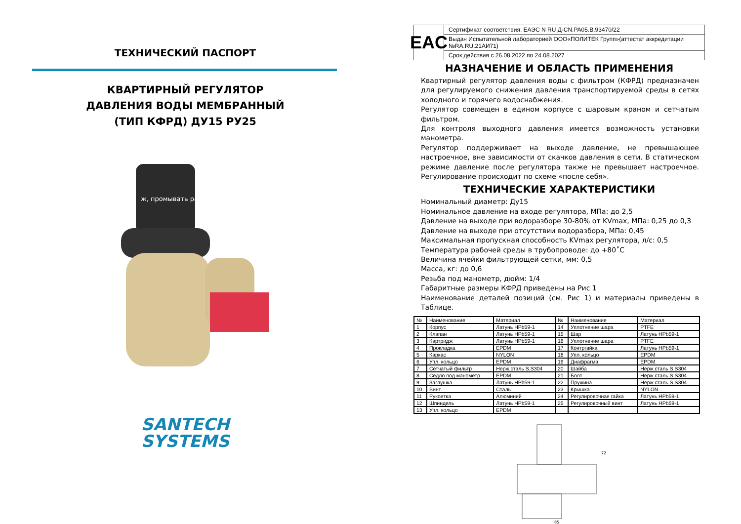ТЕХНИЧЕСКИЙ ПАСПОРТ
КВАРТИРНЫЙ РЕГУЛЯТОР
ДАВЛЕНИЯ ВОДЫ МЕМБРАННЫЙ
(ТИП КФРД) ДУ15 РУ25
ж, промывать раз
SANTECH
SYSTEMS
EAC
Сертификат соответствия: ЕАЭС N RU Д-CN.PA05.B.93470/22
Выдан Испытательной лабораторией ООО«ПОЛИТЕК Групп»(аттестат аккредитации №RA.RU.21АИ71)
Срок действия с 26.08.2022 по 24.08.2027
НАЗНАЧЕНИЕ И ОБЛАСТЬ ПРИМЕНЕНИЯ
Квартирный регулятор давления воды с фильтром (КФРД) предназначен для регулируемого снижения давления транспортируемой среды в сетях холодного и горячего водоснабжения.
Регулятор совмещен в едином корпусе с шаровым краном и сетчатым фильтром.
Для контроля выходного давления имеется возможность установки манометра.
Регулятор поддерживает на выходе давление, не превышающее настроечное, вне зависимости от скачков давления в сети. В статическом режиме давление после регулятора также не превышает настроечное. Регулирование происходит по схеме «после себя».
ТЕХНИЧЕСКИЕ ХАРАКТЕРИСТИКИ
Номинальный диаметр: Ду15
Номинальное давление на входе регулятора, МПа: до 2,5
Давление на выходе при водоразборе 30-80% от KVmax, МПа: 0,25 до 0,3
Давление на выходе при отсутствии водоразбора, МПа: 0,45
Максимальная пропускная способность KVmax регулятора, л/с: 0,5
Температура рабочей среды в трубопроводе: до +80˚С
Величина ячейки фильтрующей сетки, мм: 0,5
Масса, кг: до 0,6
Резьба под манометр, дюйм: 1/4
Габаритные размеры КФРД приведены на Рис 1
Наименование деталей позиций (см. Рис 1) и материалы приведены в Таблице.
| № | Наименование | Материал | № | Наименование | Материал |
| --- | --- | --- | --- | --- | --- |
| 1 | Корпус | Латунь HPb59-1 | 14 | Уплотнение шара | PTFE |
| 2 | Клапан | Латунь HPb59-1 | 15 | Шар | Латунь HPb59-1 |
| 3 | Картридж | Латунь HPb59-1 | 16 | Уплотнение шара | PTFE |
| 4 | Прокладка | EPDM | 17 | Контргайка | Латунь HPb59-1 |
| 5 | Каркас | NYLON | 18 | Упл. кольцо | EPDM |
| 6 | Упл. кольцо | EPDM | 19 | Диафрагма | EPDM |
| 7 | Сетчатый фильтр | Нерж.сталь S.S304 | 20 | Шайба | Нерж.сталь S.S304 |
| 8 | Седло под манометр | EPDM | 21 | Болт | Нерж.сталь S.S304 |
| 9 | Заглушка | Латунь HPb59-1 | 22 | Пружина | Нерж.сталь S.S304 |
| 10 | Винт | Сталь | 23 | Крышка | NYLON |
| 11 | Рукоятка | Алюминий | 24 | Регулировочная гайка | Латунь HPb59-1 |
| 12 | Шпиндель | Латунь HPb59-1 | 25 | Регулировочный винт | Латунь HPb59-1 |
| 13 | Упл. кольцо | EPDM | | | |
85
72